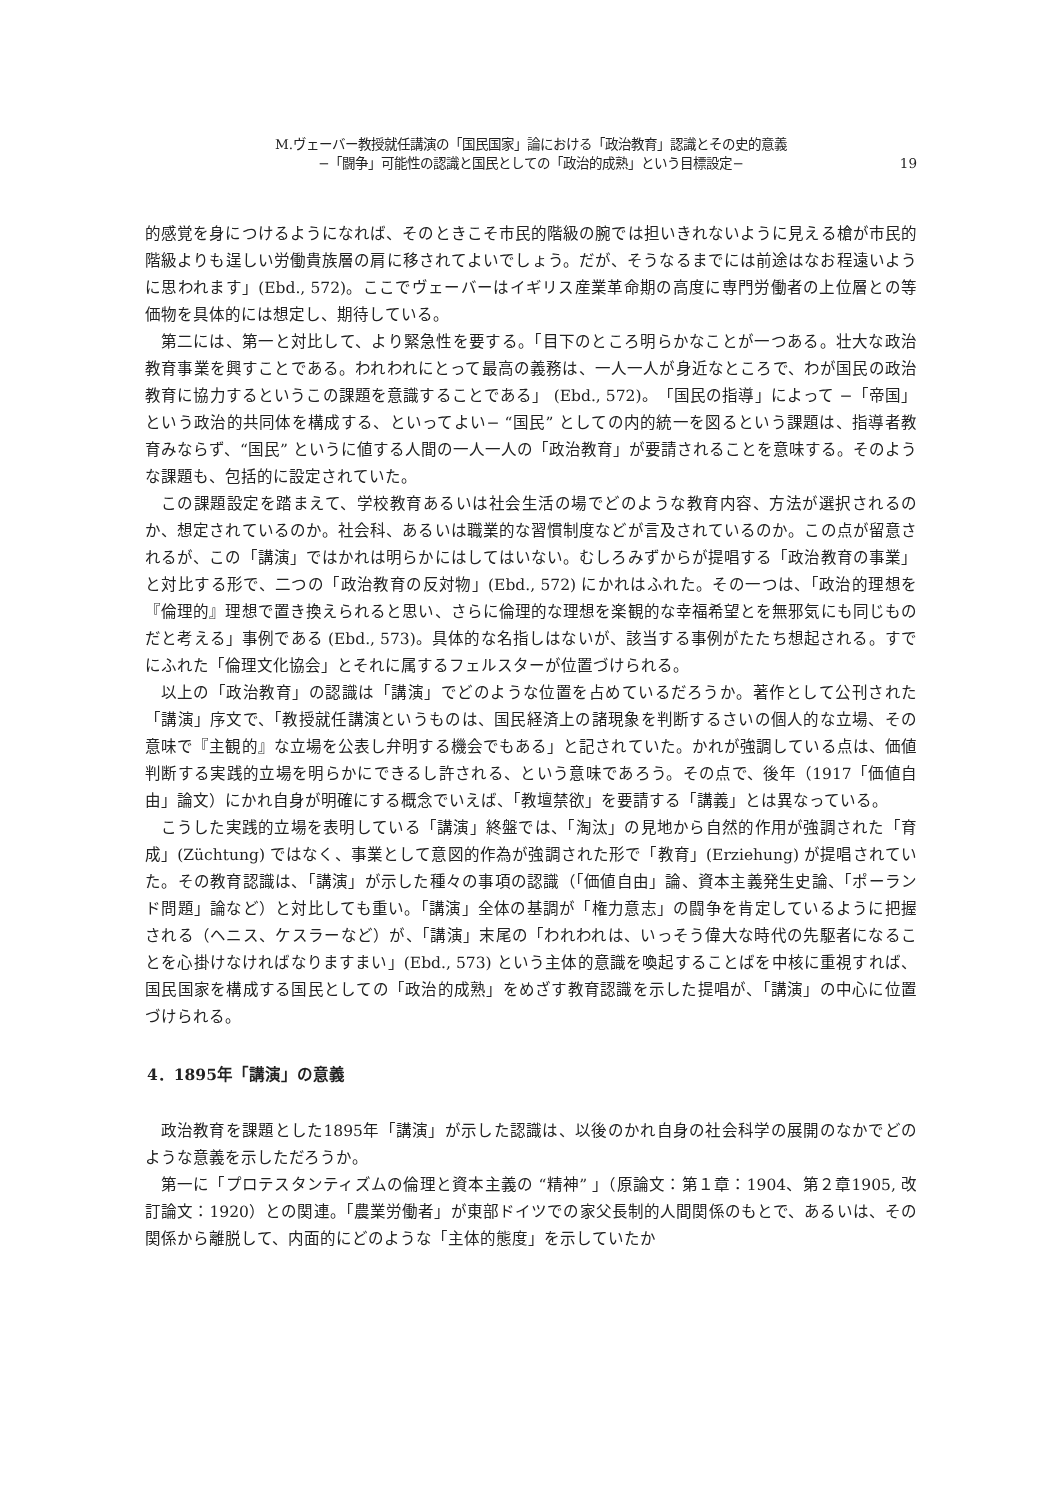M.ヴェーバー教授就任講演の「国民国家」論における「政治教育」認識とその史的意義
−「闘争」可能性の認識と国民としての「政治的成熟」という目標設定−
19
的感覚を身につけるようになれば、そのときこそ市民的階級の腕では担いきれないように見える槍が市民的階級よりも逞しい労働貴族層の肩に移されてよいでしょう。だが、そうなるまでには前途はなお程遠いように思われます」(Ebd., 572)。ここでヴェーバーはイギリス産業革命期の高度に専門労働者の上位層との等価物を具体的には想定し、期待している。
第二には、第一と対比して、より緊急性を要する。「目下のところ明らかなことが一つある。壮大な政治教育事業を興すことである。われわれにとって最高の義務は、一人一人が身近なところで、わが国民の政治教育に協力するというこの課題を意識することである」 (Ebd., 572)。「国民の指導」によって −「帝国」という政治的共同体を構成する、といってよい− “国民” としての内的統一を図るという課題は、指導者教育みならず、“国民” というに値する人間の一人一人の「政治教育」が要請されることを意味する。そのような課題も、包括的に設定されていた。
この課題設定を踏まえて、学校教育あるいは社会生活の場でどのような教育内容、方法が選択されるのか、想定されているのか。社会科、あるいは職業的な習慣制度などが言及されているのか。この点が留意されるが、この「講演」ではかれは明らかにはしてはいない。むしろみずからが提唱する「政治教育の事業」と対比する形で、二つの「政治教育の反対物」(Ebd., 572) にかれはふれた。その一つは、「政治的理想を『倫理的』理想で置き換えられると思い、さらに倫理的な理想を楽観的な幸福希望とを無邪気にも同じものだと考える」事例である (Ebd., 573)。具体的な名指しはないが、該当する事例がたたち想起される。すでにふれた「倫理文化協会」とそれに属するフェルスターが位置づけられる。
以上の「政治教育」の認識は「講演」でどのような位置を占めているだろうか。著作として公刊された「講演」序文で、「教授就任講演というものは、国民経済上の諸現象を判断するさいの個人的な立場、その意味で『主観的』な立場を公表し弁明する機会でもある」と記されていた。かれが強調している点は、価値判断する実践的立場を明らかにできるし許される、という意味であろう。その点で、後年（1917「価値自由」論文）にかれ自身が明確にする概念でいえば、「教壇禁欲」を要請する「講義」とは異なっている。
こうした実践的立場を表明している「講演」終盤では、「淘汰」の見地から自然的作用が強調された「育成」(Züchtung) ではなく、事業として意図的作為が強調された形で「教育」(Erziehung) が提唱されていた。その教育認識は、「講演」が示した種々の事項の認識（「価値自由」論、資本主義発生史論、「ポーランド問題」論など）と対比しても重い。「講演」全体の基調が「権力意志」の闘争を肯定しているように把握される（ヘニス、ケスラーなど）が、「講演」末尾の「われわれは、いっそう偉大な時代の先駆者になることを心掛けなければなりますまい」(Ebd., 573) という主体的意識を喚起することばを中核に重視すれば、国民国家を構成する国民としての「政治的成熟」をめざす教育認識を示した提唱が、「講演」の中心に位置づけられる。
4．1895年「講演」の意義
政治教育を課題とした1895年「講演」が示した認識は、以後のかれ自身の社会科学の展開のなかでどのような意義を示しただろうか。
第一に「プロテスタンティズムの倫理と資本主義の “精神” 」（原論文：第１章：1904、第２章1905, 改訂論文：1920）との関連。「農業労働者」が東部ドイツでの家父長制的人間関係のもとで、あるいは、その関係から離脱して、内面的にどのような「主体的態度」を示していたか